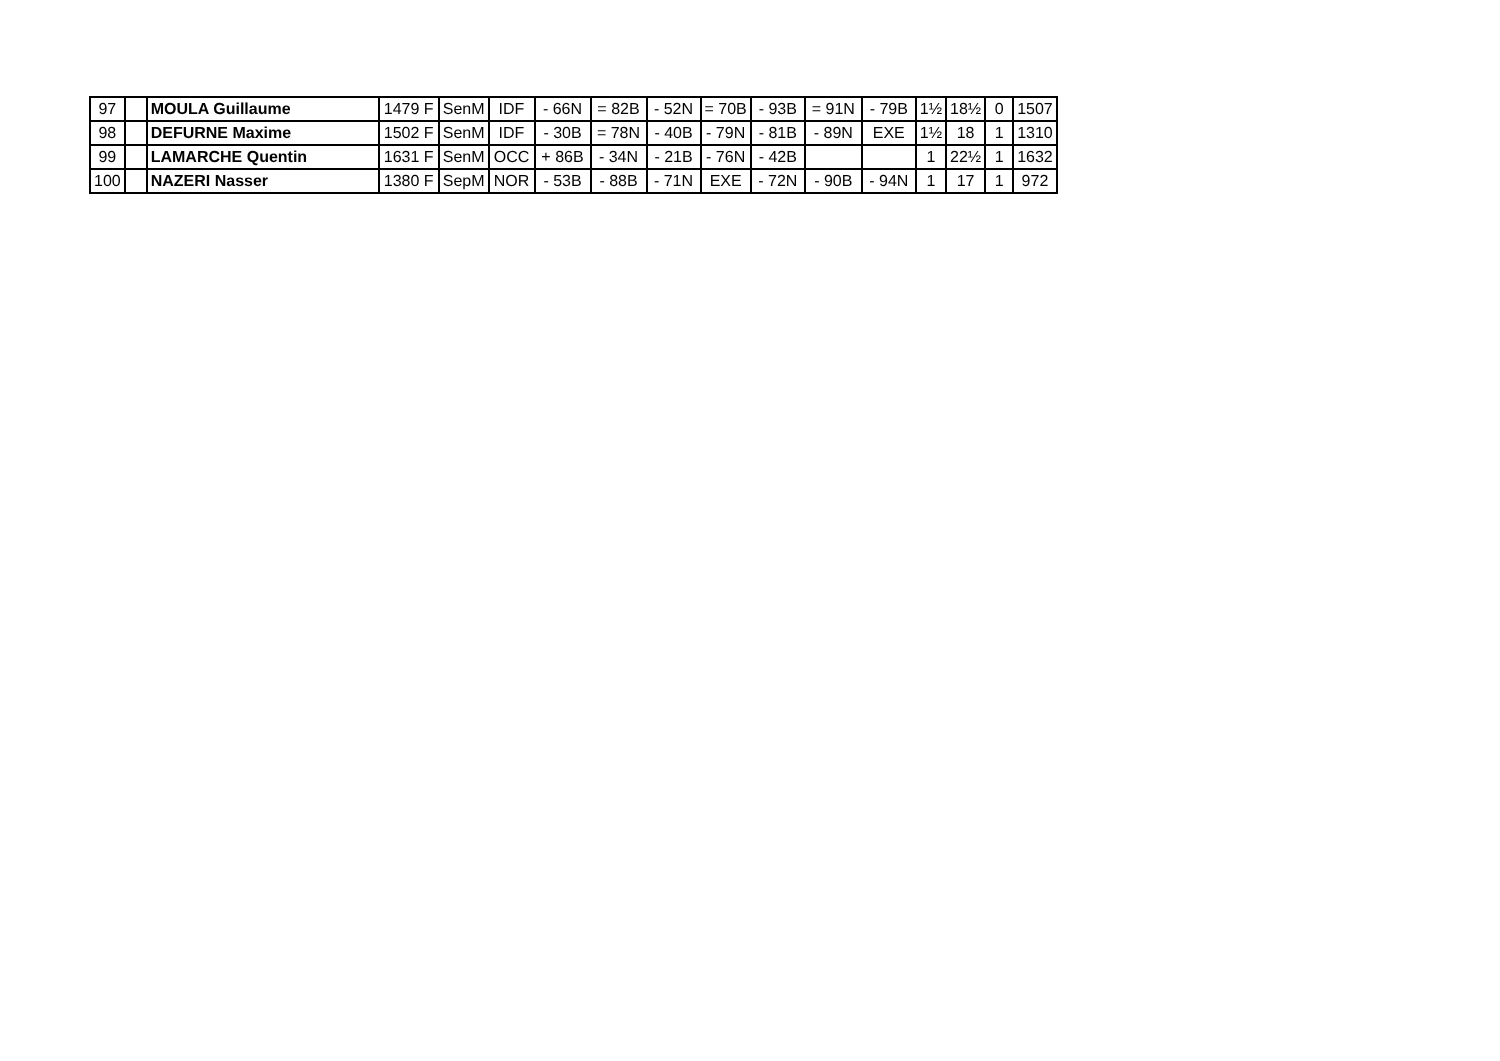| 97 | | MOULA Guillaume | 1479 F | SenM | IDF | - 66N | = 82B | - 52N | = 70B | - 93B | = 91N | - 79B | 1½ | 18½ | 0 | 1507 |
| 98 | | DEFURNE Maxime | 1502 F | SenM | IDF | - 30B | = 78N | - 40B | - 79N | - 81B | - 89N | EXE | 1½ | 18 | 1 | 1310 |
| 99 | | LAMARCHE Quentin | 1631 F | SenM | OCC | + 86B | - 34N | - 21B | - 76N | - 42B | | | 1 | 22½ | 1 | 1632 |
| 100 | | NAZERI Nasser | 1380 F | SepM | NOR | - 53B | - 88B | - 71N | EXE | - 72N | - 90B | - 94N | 1 | 17 | 1 | 972 |